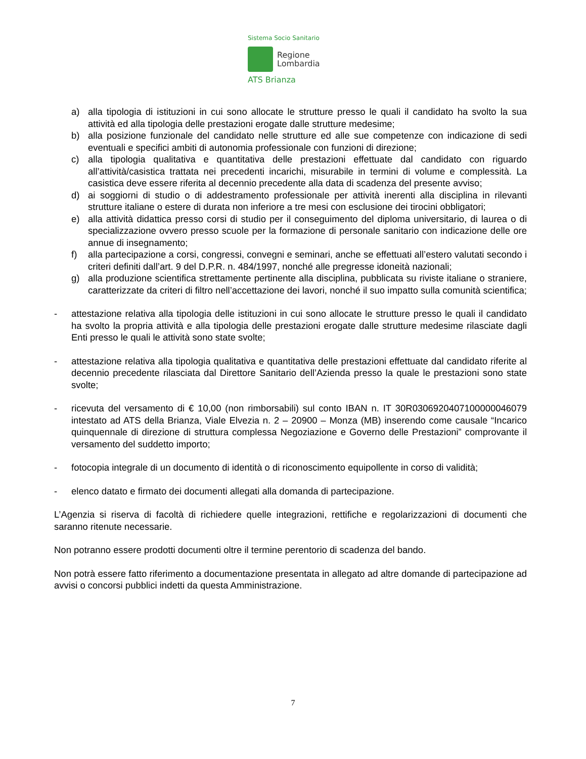Sistema Socio Sanitario
Regione
Lombardia
ATS Brianza
a) alla tipologia di istituzioni in cui sono allocate le strutture presso le quali il candidato ha svolto la sua attività ed alla tipologia delle prestazioni erogate dalle strutture medesime;
b) alla posizione funzionale del candidato nelle strutture ed alle sue competenze con indicazione di sedi eventuali e specifici ambiti di autonomia professionale con funzioni di direzione;
c) alla tipologia qualitativa e quantitativa delle prestazioni effettuate dal candidato con riguardo all’attività/casistica trattata nei precedenti incarichi, misurabile in termini di volume e complessità. La casistica deve essere riferita al decennio precedente alla data di scadenza del presente avviso;
d) ai soggiorni di studio o di addestramento professionale per attività inerenti alla disciplina in rilevanti strutture italiane o estere di durata non inferiore a tre mesi con esclusione dei tirocini obbligatori;
e) alla attività didattica presso corsi di studio per il conseguimento del diploma universitario, di laurea o di specializzazione ovvero presso scuole per la formazione di personale sanitario con indicazione delle ore annue di insegnamento;
f) alla partecipazione a corsi, congressi, convegni e seminari, anche se effettuati all’estero valutati secondo i criteri definiti dall’art. 9 del D.P.R. n. 484/1997, nonché alle pregresse idoneità nazionali;
g) alla produzione scientifica strettamente pertinente alla disciplina, pubblicata su riviste italiane o straniere, caratterizzate da criteri di filtro nell’accettazione dei lavori, nonché il suo impatto sulla comunità scientifica;
- attestazione relativa alla tipologia delle istituzioni in cui sono allocate le strutture presso le quali il candidato ha svolto la propria attività e alla tipologia delle prestazioni erogate dalle strutture medesime rilasciate dagli Enti presso le quali le attività sono state svolte;
- attestazione relativa alla tipologia qualitativa e quantitativa delle prestazioni effettuate dal candidato riferite al decennio precedente rilasciata dal Direttore Sanitario dell’Azienda presso la quale le prestazioni sono state svolte;
- ricevuta del versamento di € 10,00 (non rimborsabili) sul conto IBAN n. IT 30R0306920407100000046079 intestato ad ATS della Brianza, Viale Elvezia n. 2 – 20900 – Monza (MB) inserendo come causale “Incarico quinquennale di direzione di struttura complessa Negoziazione e Governo delle Prestazioni” comprovante il versamento del suddetto importo;
- fotocopia integrale di un documento di identità o di riconoscimento equipollente in corso di validità;
- elenco datato e firmato dei documenti allegati alla domanda di partecipazione.
L’Agenzia si riserva di facoltà di richiedere quelle integrazioni, rettifiche e regolarizzazioni di documenti che saranno ritenute necessarie.
Non potranno essere prodotti documenti oltre il termine perentorio di scadenza del bando.
Non potrà essere fatto riferimento a documentazione presentata in allegato ad altre domande di partecipazione ad avvisi o concorsi pubblici indetti da questa Amministrazione.
7